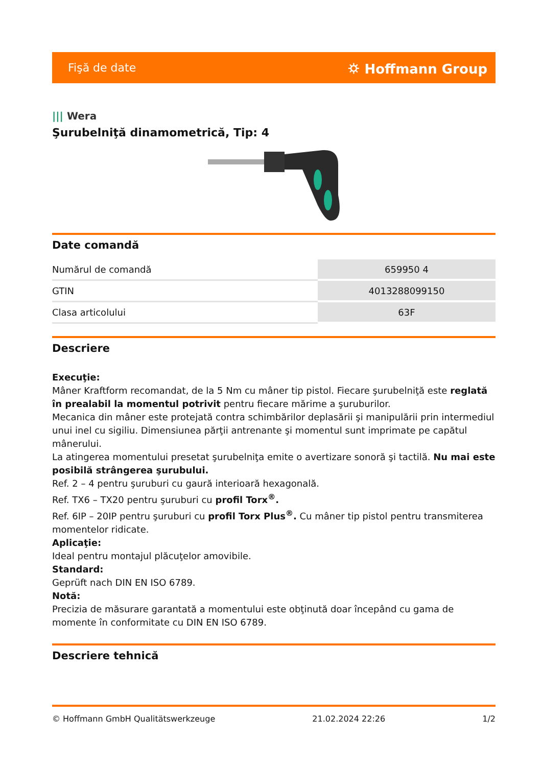Fişă de date
⛭ Hoffmann Group
||| Wera
Şurubelniţă dinamometrică, Tip: 4
Date comandă
| Numărul de comandă | 659950 4 |
| GTIN | 4013288099150 |
| Clasa articolului | 63F |
Descriere
Execuţie:
Mâner Kraftform recomandat, de la 5 Nm cu mâner tip pistol. Fiecare şurubelniţă este reglată în prealabil la momentul potrivit pentru fiecare mărime a şuruburilor.
Mecanica din mâner este protejată contra schimbărilor deplasării şi manipulării prin intermediul unui inel cu sigiliu. Dimensiunea părţii antrenante şi momentul sunt imprimate pe capătul mânerului.
La atingerea momentului presetat şurubelniţa emite o avertizare sonoră şi tactilă. Nu mai este posibilă strângerea şurubului.
Ref. 2 – 4 pentru şuruburi cu gaură interioară hexagonală.
Ref. TX6 – TX20 pentru şuruburi cu profil Torx<sup>®</sup>.
Ref. 6IP – 20IP pentru şuruburi cu profil Torx Plus<sup>®</sup>. Cu mâner tip pistol pentru transmiterea momentelor ridicate.
Aplicaţie:
Ideal pentru montajul plăcuţelor amovibile.
Standard:
Geprüft nach DIN EN ISO 6789.
Notă:
Precizia de măsurare garantată a momentului este obţinută doar începând cu gama de momente în conformitate cu DIN EN ISO 6789.
Descriere tehnică
© Hoffmann GmbH Qualitätswerkzeuge 21.02.2024 22:26 1/2